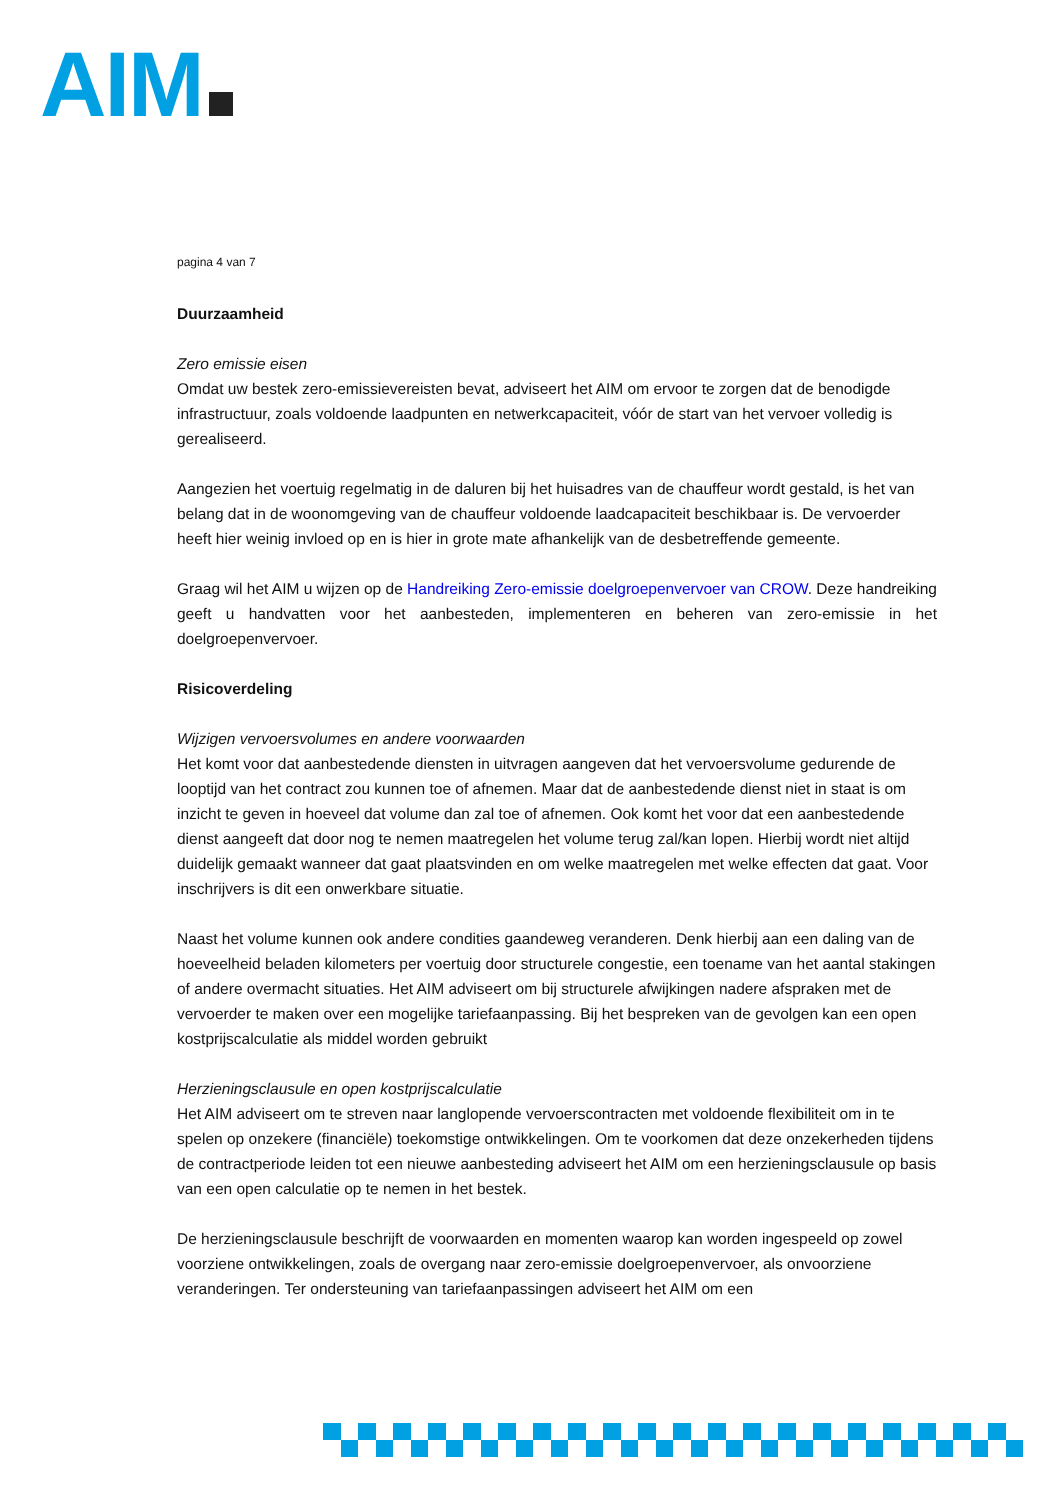AIM
pagina 4 van 7
Duurzaamheid
Zero emissie eisen
Omdat uw bestek zero-emissievereisten bevat, adviseert het AIM om ervoor te zorgen dat de benodigde infrastructuur, zoals voldoende laadpunten en netwerkcapaciteit, vóór de start van het vervoer volledig is gerealiseerd.
Aangezien het voertuig regelmatig in de daluren bij het huisadres van de chauffeur wordt gestald, is het van belang dat in de woonomgeving van de chauffeur voldoende laadcapaciteit beschikbaar is. De vervoerder heeft hier weinig invloed op en is hier in grote mate afhankelijk van de desbetreffende gemeente.
Graag wil het AIM u wijzen op de Handreiking Zero-emissie doelgroepenvervoer van CROW. Deze handreiking geeft u handvatten voor het aanbesteden, implementeren en beheren van zero-emissie in het doelgroepenvervoer.
Risicoverdeling
Wijzigen vervoersvolumes en andere voorwaarden
Het komt voor dat aanbestedende diensten in uitvragen aangeven dat het vervoersvolume gedurende de looptijd van het contract zou kunnen toe of afnemen. Maar dat de aanbestedende dienst niet in staat is om inzicht te geven in hoeveel dat volume dan zal toe of afnemen. Ook komt het voor dat een aanbestedende dienst aangeeft dat door nog te nemen maatregelen het volume terug zal/kan lopen. Hierbij wordt niet altijd duidelijk gemaakt wanneer dat gaat plaatsvinden en om welke maatregelen met welke effecten dat gaat. Voor inschrijvers is dit een onwerkbare situatie.
Naast het volume kunnen ook andere condities gaandeweg veranderen. Denk hierbij aan een daling van de hoeveelheid beladen kilometers per voertuig door structurele congestie, een toename van het aantal stakingen of andere overmacht situaties. Het AIM adviseert om bij structurele afwijkingen nadere afspraken met de vervoerder te maken over een mogelijke tariefaanpassing. Bij het bespreken van de gevolgen kan een open kostprijscalculatie als middel worden gebruikt
Herzieningsclausule en open kostprijscalculatie
Het AIM adviseert om te streven naar langlopende vervoerscontracten met voldoende flexibiliteit om in te spelen op onzekere (financiële) toekomstige ontwikkelingen. Om te voorkomen dat deze onzekerheden tijdens de contractperiode leiden tot een nieuwe aanbesteding adviseert het AIM om een herzieningsclausule op basis van een open calculatie op te nemen in het bestek.
De herzieningsclausule beschrijft de voorwaarden en momenten waarop kan worden ingespeeld op zowel voorziene ontwikkelingen, zoals de overgang naar zero-emissie doelgroepenvervoer, als onvoorziene veranderingen. Ter ondersteuning van tariefaanpassingen adviseert het AIM om een